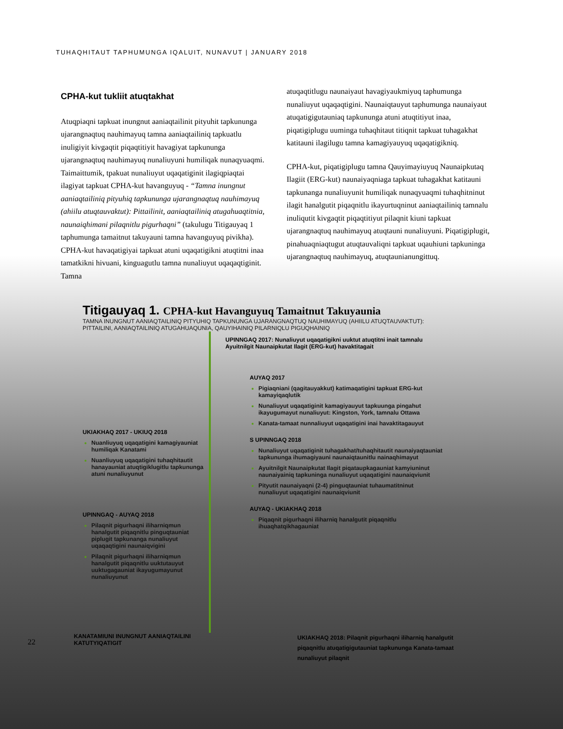TUHAQHITAUT TAPHUMUNGA IQALUIT, NUNAVUT | JANUARY 2018
CPHA-kut tukliit atuqtakhat
Atuqpiaqni tapkuat inungnut aaniaqtailinit pityuhit tapkununga ujarangnaqtuq nauhimayuq tamna aaniaqtailiniq tapkuatlu inuligiyit kivgaqtit piqaqtitiyit havagiyat tapkununga ujarangnaqtuq nauhimayuq nunaliuyuni humiliqak nunaqyuaqmi. Taimaittumik, tpakuat nunaliuyut uqaqatiginit ilagiqpiaqtai ilagiyat tapkuat CPHA-kut havanguyuq - “Tamna inungnut aaniaqtailiniq pityuhiq tapkununga ujarangnaqtuq nauhimayuq (ahiilu atuqtauvaktut): Pittailinit, aaniaqtailiniq atugahuaqtitnia, naunaiqhimani pilaqnitlu pigurhaqni” (takulugu Titigauyaq 1 taphumunga tamaitnut takuyauni tamna havanguyuq pivikha). CPHA-kut havaqatigiyai tapkuat atuni uqaqatigikni atuqtitni inaa tamatkikni hivuani, kinguagutlu tamna nunaliuyut uqaqaqtiginit. Tamna
atuqaqtitlugu naunaiyaut havagiyaukmiyuq taphumunga nunaliuyut uqaqaqtigini. Naunaiqtauyut taphumunga naunaiyaut atuqatigigutauniaq tapkununga atuni atuqtitiyut inaa, piqatigiplugu uuminga tuhaqhitaut titiqnit tapkuat tuhagakhat katitauni ilagilugu tamna kamagiyauyuq uqaqatigikniq.
CPHA-kut, piqatigiplugu tamna Qauyimayiuyuq Naunaipkutaq Ilagiit (ERG-kut) naunaiyaqniaga tapkuat tuhagakhat katitauni tapkunanga nunaliuyunit humiliqak nunaqyuaqmi tuhaqhitninut ilagit hanalgutit piqaqnitlu ikayurtuqninut aaniaqtailiniq tamnalu inuliqutit kivgaqtit piqaqtitiyut pilaqnit kiuni tapkuat ujarangnaqtuq nauhimayuq atuqtauni nunaliuyuni. Piqatigiplugit, pinahuaqniaqtugut atuqtauvaliqni tapkuat uqauhiuni tapkuninga ujarangnaqtuq nauhimayuq, atuqtaunianungittuq.
Titigauyaq 1. CPHA-kut Havanguyuq Tamaitnut Takuyaunia
TAMNA INUNGNUT AANIAQTAILINIQ PITYUHIQ TAPKUNUNGA UJARANGNAQTUQ NAUHIMAYUQ (AHIILU ATUQTAUVAKTUT):
PITTAILINI, AANIAQTAILINIQ ATUGAHUAQUNIA, QAUYIHAINIQ PILARNIQLU PIGUQHAINIQ
UKIAKHAQ 2017 - UKIUQ 2018
Nuanliuyuq uqaqatigini kamagiyauniat humiliqak Kanatami
Nuanliuyuq uqaqatigini tuhaqhitautit hanayauniat atuqtigiklugitlu tapkununga atuni nunaliuyunut
UPINNGAQ - AUYAQ 2018
Pilaqnit pigurhaqni iliharniqmun hanalgutit piqaqnitlu pinguqtauniat piplugit tapkunanga nunaliuyut uqaqaqtigini naunaiqvigini
Pilaqnit pigurhaqni iliharniqmun hanalgutit piqaqnitlu uuktutauyut uuktugagauniat ikayugumayunut nunaliuyunut
UPINNGAQ 2017: Nunaliuyut uqaqatigikni uuktut atuqtitni inait tamnalu Ayuitnilgit Naunaipkutat Ilagit (ERG-kut) havaktitagait
AUYAQ 2017
Pigiaqniani (qagitauyakkut) katimaqatigini tapkuat ERG-kut kamayiqaqlutik
Nunaliuyut uqaqatiginit kamagiyauyut tapkuunga pingahut ikayugumayut nunaliuyut: Kingston, York, tamnalu Ottawa
Kanata-tamaat nunnaliuyut uqaqatigini inai havaktitagauyut
S UPINNGAQ 2018
Nunaliuyut uqaqatiginit tuhagakhat/tuhaqhitautit naunaiyaqtauniat tapkununga ihumagiyauni naunaiqtaunitlu nainaqhimayut
Ayuitnilgit Naunaipkutat Ilagit piqataupkagauniat kamyiuninut naunaiyainiq tapkuninga nunaliuyut uqaqatigini naunaiqviunit
Pityutit naunaiyaqni (2-4) pinguqtauniat tuhaumatitninut nunaliuyut uqaqatigini naunaiqviunit
AUYAQ - UKIAKHAQ 2018
Piqaqnit pigurhaqni iliharniq hanalgutit piqaqnitlu ihuaqhatqikhagauniat
22
KANATAMIUNI INUNGNUT AANIAQTAILINI KATUTYIQATIGIT
UKIAKHAQ 2018: Pilaqnit pigurhaqni iliharniq hanalgutit piqaqnitlu atuqatigigutauniat tapkununga Kanata-tamaat nunaliuyut pilaqnit